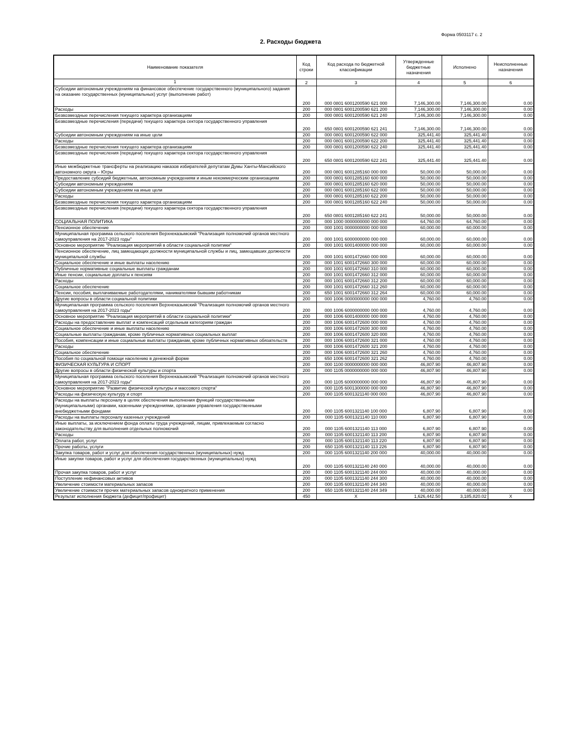Форма 0503117 с. 2
2. Расходы бюджета
| Наименование показателя | Код строки | Код расхода по бюджетной классификации | Утвержденные бюджетные назначения | Исполнено | Неисполненные назначения |
| --- | --- | --- | --- | --- | --- |
| 1 | 2 | 3 | 4 | 5 | 6 |
| Субсидии автономным учреждениям на финансовое обеспечение государственного (муниципального) задания на оказание государственных (муниципальных) услуг (выполнение работ) | 200 | 000 0801 6001200590 621 000 | 7,146,300.00 | 7,146,300.00 | 0.00 |
| Расходы | 200 | 000 0801 6001200590 621 200 | 7,146,300.00 | 7,146,300.00 | 0.00 |
| Безвозмездные перечисления текущего характера организациям | 200 | 000 0801 6001200590 621 240 | 7,146,300.00 | 7,146,300.00 | 0.00 |
| Безвозмездные перечисления (передачи) текущего характера сектора государственного управления | 200 | 650 0801 6001200590 621 241 | 7,146,300.00 | 7,146,300.00 | 0.00 |
| Субсидии автономным учреждениям на иные цели | 200 | 000 0801 6001200590 622 000 | 325,441.40 | 325,441.40 | 0.00 |
| Расходы | 200 | 000 0801 6001200590 622 200 | 325,441.40 | 325,441.40 | 0.00 |
| Безвозмездные перечисления текущего характера организациям | 200 | 000 0801 6001200590 622 240 | 325,441.40 | 325,441.40 | 0.00 |
| Безвозмездные перечисления (передачи) текущего характера сектора государственного управления | 200 | 650 0801 6001200590 622 241 | 325,441.40 | 325,441.40 | 0.00 |
| Иные межбюджетные трансферты на реализацию наказов избирателей депутатам Думы Ханты-Мансийского автономного округа – Югры | 200 | 000 0801 6001285160 000 000 | 50,000.00 | 50,000.00 | 0.00 |
| Предоставление субсидий бюджетным, автономным учреждениям и иным некоммерческим организациям | 200 | 000 0801 6001285160 600 000 | 50,000.00 | 50,000.00 | 0.00 |
| Субсидии автономным учреждениям | 200 | 000 0801 6001285160 620 000 | 50,000.00 | 50,000.00 | 0.00 |
| Субсидии автономным учреждениям на иные цели | 200 | 000 0801 6001285160 622 000 | 50,000.00 | 50,000.00 | 0.00 |
| Расходы | 200 | 000 0801 6001285160 622 200 | 50,000.00 | 50,000.00 | 0.00 |
| Безвозмездные перечисления текущего характера организациям | 200 | 000 0801 6001285160 622 240 | 50,000.00 | 50,000.00 | 0.00 |
| Безвозмездные перечисления (передачи) текущего характера сектора государственного управления | 200 | 650 0801 6001285160 622 241 | 50,000.00 | 50,000.00 | 0.00 |
| СОЦИАЛЬНАЯ ПОЛИТИКА | 200 | 000 1000 0000000000 000 000 | 64,760.00 | 64,760.00 | 0.00 |
| Пенсионное обеспечение | 200 | 000 1001 0000000000 000 000 | 60,000.00 | 60,000.00 | 0.00 |
| Муниципальная программа сельского поселения Верхнеказымский "Реализация полномочий органов местного самоуправления на 2017-2023 годы" | 200 | 000 1001 6000000000 000 000 | 60,000.00 | 60,000.00 | 0.00 |
| Основное мероприятие "Реализация мероприятий в области социальной политики" | 200 | 000 1001 6001400000 000 000 | 60,000.00 | 60,000.00 | 0.00 |
| Пенсионное обеспечение, лиц замещающих должности муниципальной службы и лиц, замещавших должности муниципальной службы | 200 | 000 1001 6001472660 000 000 | 60,000.00 | 60,000.00 | 0.00 |
| Социальное обеспечение и иные выплаты населению | 200 | 000 1001 6001472660 300 000 | 60,000.00 | 60,000.00 | 0.00 |
| Публичные нормативные социальные выплаты гражданам | 200 | 000 1001 6001472660 310 000 | 60,000.00 | 60,000.00 | 0.00 |
| Иные пенсии, социальные доплаты к пенсиям | 200 | 000 1001 6001472660 312 000 | 60,000.00 | 60,000.00 | 0.00 |
| Расходы | 200 | 000 1001 6001472660 312 200 | 60,000.00 | 60,000.00 | 0.00 |
| Социальное обеспечение | 200 | 000 1001 6001472660 312 260 | 60,000.00 | 60,000.00 | 0.00 |
| Пенсии, пособия, выплачиваемые работодателями, нанимателями бывшим работникам | 200 | 650 1001 6001472660 312 264 | 60,000.00 | 60,000.00 | 0.00 |
| Другие вопросы в области социальной политики | 200 | 000 1006 0000000000 000 000 | 4,760.00 | 4,760.00 | 0.00 |
| Муниципальная программа сельского поселения Верхнеказымский "Реализация полномочий органов местного самоуправления на 2017-2023 годы" | 200 | 000 1006 6000000000 000 000 | 4,760.00 | 4,760.00 | 0.00 |
| Основное мероприятие "Реализация мероприятий в области социальной политики" | 200 | 000 1006 6001400000 000 000 | 4,760.00 | 4,760.00 | 0.00 |
| Расходы на предоставление выплат и компенсаций отдельным категориям граждан | 200 | 000 1006 6001472600 000 000 | 4,760.00 | 4,760.00 | 0.00 |
| Социальное обеспечение и иные выплаты населению | 200 | 000 1006 6001472600 300 000 | 4,760.00 | 4,760.00 | 0.00 |
| Социальные выплаты гражданам, кроме публичных нормативных социальных выплат | 200 | 000 1006 6001472600 320 000 | 4,760.00 | 4,760.00 | 0.00 |
| Пособия, компенсации и иные социальные выплаты гражданам, кроме публичных нормативных обязательств | 200 | 000 1006 6001472600 321 000 | 4,760.00 | 4,760.00 | 0.00 |
| Расходы | 200 | 000 1006 6001472600 321 200 | 4,760.00 | 4,760.00 | 0.00 |
| Социальное обеспечение | 200 | 000 1006 6001472600 321 260 | 4,760.00 | 4,760.00 | 0.00 |
| Пособия по социальной помощи населению в денежной форме | 200 | 650 1006 6001472600 321 262 | 4,760.00 | 4,760.00 | 0.00 |
| ФИЗИЧЕСКАЯ КУЛЬТУРА И СПОРТ | 200 | 000 1100 0000000000 000 000 | 46,807.90 | 46,807.90 | 0.00 |
| Другие вопросы в области физической культуры и спорта | 200 | 000 1105 0000000000 000 000 | 46,807.90 | 46,807.90 | 0.00 |
| Муниципальная программа сельского поселения Верхнеказымский "Реализация полномочий органов местного самоуправления на 2017-2023 годы" | 200 | 000 1105 6000000000 000 000 | 46,807.90 | 46,807.90 | 0.00 |
| Основное мероприятие "Развитие физической культуры и массового спорта" | 200 | 000 1105 6001300000 000 000 | 46,807.90 | 46,807.90 | 0.00 |
| Расходы на физическую культуру и спорт | 200 | 000 1105 6001321140 000 000 | 46,807.90 | 46,807.90 | 0.00 |
| Расходы на выплаты персоналу в целях обеспечения выполнения функций государственными (муниципальными) органами, казенными учреждениями, органами управления государственными внебюджетными фондами | 200 | 000 1105 6001321140 100 000 | 6,807.90 | 6,807.90 | 0.00 |
| Расходы на выплаты персоналу казенных учреждений | 200 | 000 1105 6001321140 110 000 | 6,807.90 | 6,807.90 | 0.00 |
| Иные выплаты, за исключением фонда оплаты труда учреждений, лицам, привлекаемым согласно законодательству для выполнения отдельных полномочий | 200 | 000 1105 6001321140 113 000 | 6,807.90 | 6,807.90 | 0.00 |
| Расходы | 200 | 000 1105 6001321140 113 200 | 6,807.90 | 6,807.90 | 0.00 |
| Оплата работ, услуг | 200 | 000 1105 6001321140 113 220 | 6,807.90 | 6,807.90 | 0.00 |
| Прочие работы, услуги | 200 | 650 1105 6001321140 113 226 | 6,807.90 | 6,807.90 | 0.00 |
| Закупка товаров, работ и услуг для обеспечения государственных (муниципальных) нужд | 200 | 000 1105 6001321140 200 000 | 40,000.00 | 40,000.00 | 0.00 |
| Иные закупки товаров, работ и услуг для обеспечения государственных (муниципальных) нужд | 200 | 000 1105 6001321140 240 000 | 40,000.00 | 40,000.00 | 0.00 |
| Прочая закупка товаров, работ и услуг | 200 | 000 1105 6001321140 244 000 | 40,000.00 | 40,000.00 | 0.00 |
| Поступление нефинансовых активов | 200 | 000 1105 6001321140 244 300 | 40,000.00 | 40,000.00 | 0.00 |
| Увеличение стоимости материальных запасов | 200 | 000 1105 6001321140 244 340 | 40,000.00 | 40,000.00 | 0.00 |
| Увеличение стоимости прочих материальных запасов однократного применения | 200 | 650 1105 6001321140 244 349 | 40,000.00 | 40,000.00 | 0.00 |
| Результат исполнения бюджета (дефицит/профицит) | 450 | X | 1,626,442.50 | 3,185,820.02 | X |